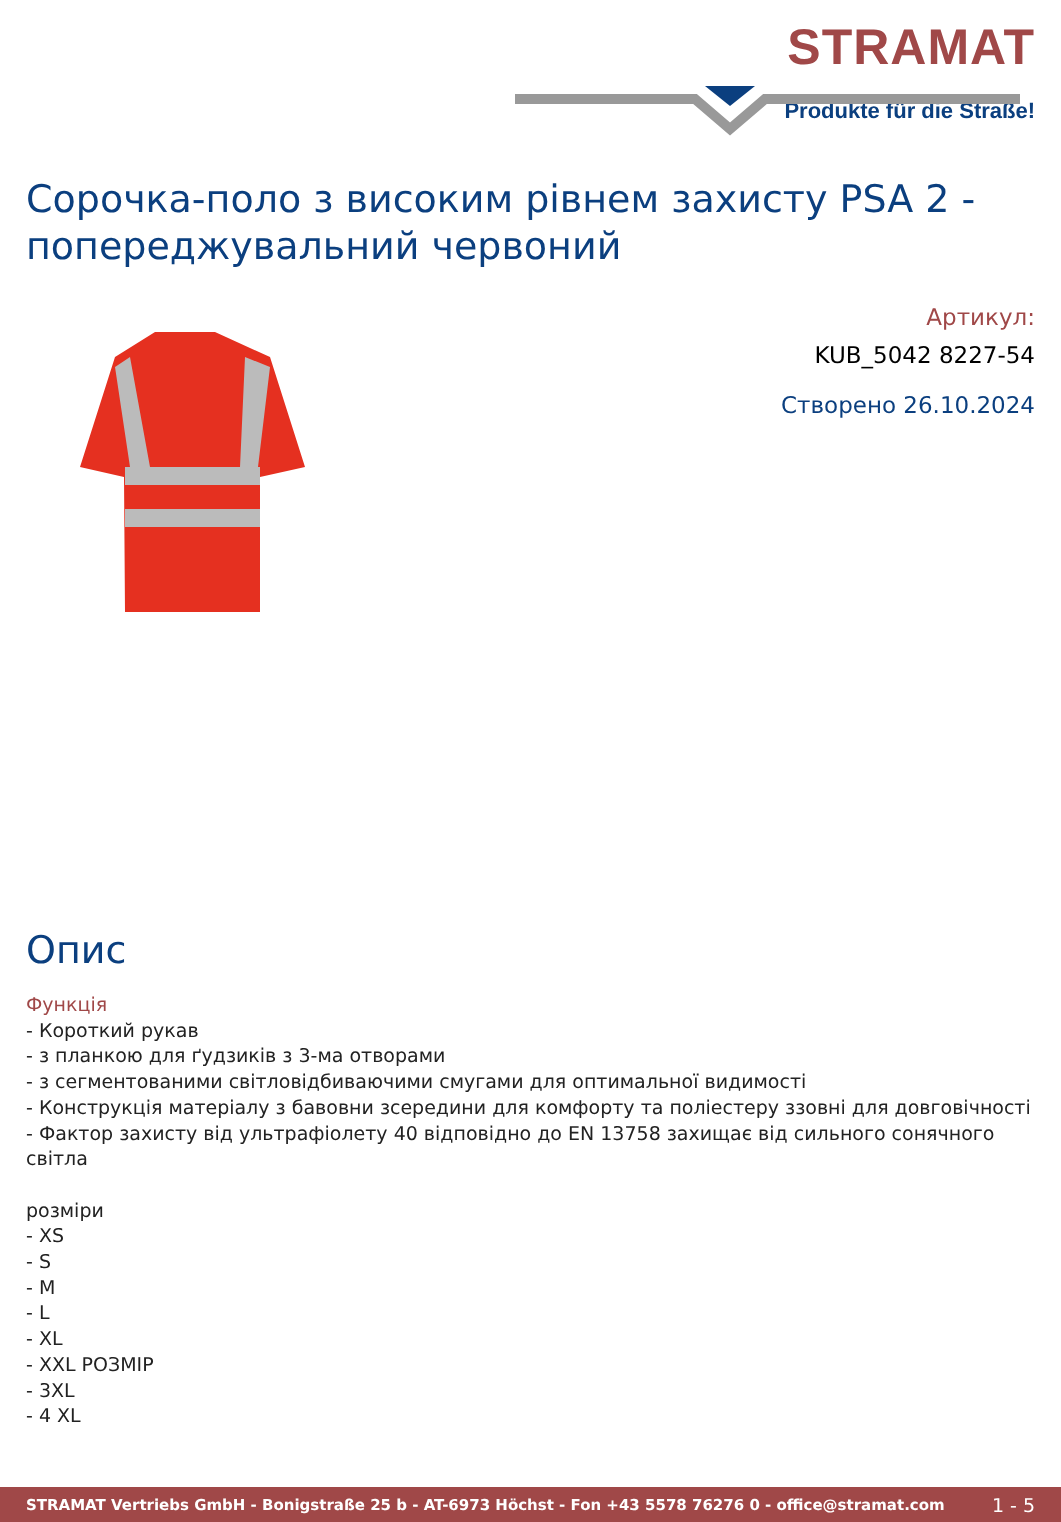STRAMAT
Produkte für die Straße!
Сорочка-поло з високим рівнем захисту PSA 2 - попереджувальний червоний
Артикул:
KUB_5042 8227-54
Створено 26.10.2024
Опис
Функція
- Короткий рукав
- з планкою для ґудзиків з 3-ма отворами
- з сегментованими світловідбиваючими смугами для оптимальної видимості
- Конструкція матеріалу з бавовни зсередини для комфорту та поліестеру ззовні для довговічності
- Фактор захисту від ультрафіолету 40 відповідно до EN 13758 захищає від сильного сонячного світла
розміри
- XS
- S
- M
- L
- XL
- XXL РОЗМІР
- 3XL
- 4 XL
STRAMAT Vertriebs GmbH - Bonigstraße 25 b - AT-6973 Höchst - Fon +43 5578 76276 0 - office@stramat.com 1 - 5